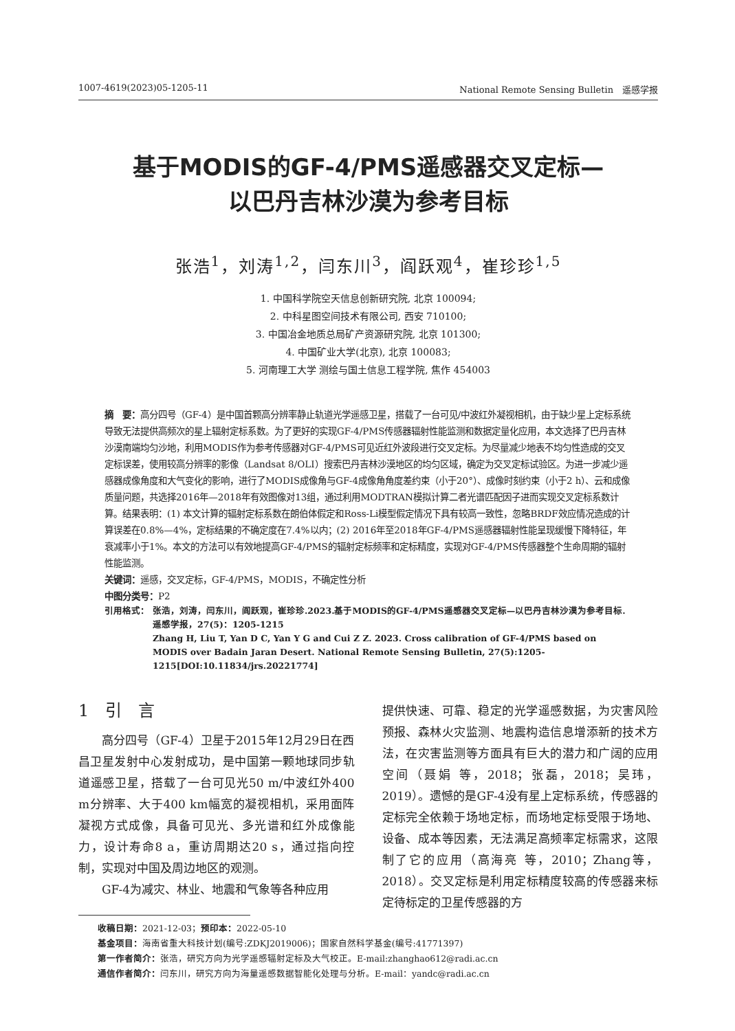1007-4619(2023)05-1205-11 National Remote Sensing Bulletin　遥感学报
基于MODIS的GF-4/PMS遥感器交叉定标—
以巴丹吉林沙漠为参考目标
张浩<sup>1</sup>，刘涛<sup>1,2</sup>，闫东川<sup>3</sup>，阎跃观<sup>4</sup>，崔珍珍<sup>1,5</sup>
1. 中国科学院空天信息创新研究院, 北京 100094;
2. 中科星图空间技术有限公司, 西安 710100;
3. 中国冶金地质总局矿产资源研究院, 北京 101300;
4. 中国矿业大学(北京), 北京 100083;
5. 河南理工大学 测绘与国土信息工程学院, 焦作 454003
摘　要：高分四号（GF-4）是中国首颗高分辨率静止轨道光学遥感卫星，搭载了一台可见/中波红外凝视相机，由于缺少星上定标系统导致无法提供高频次的星上辐射定标系数。为了更好的实现GF-4/PMS传感器辐射性能监测和数据定量化应用，本文选择了巴丹吉林沙漠南端均匀沙地，利用MODIS作为参考传感器对GF-4/PMS可见近红外波段进行交叉定标。为尽量减少地表不均匀性造成的交叉定标误差，使用较高分辨率的影像（Landsat 8/OLI）搜索巴丹吉林沙漠地区的均匀区域，确定为交叉定标试验区。为进一步减少遥感器成像角度和大气变化的影响，进行了MODIS成像角与GF-4成像角角度差约束（小于20°）、成像时刻约束（小于2 h）、云和成像质量问题，共选择2016年—2018年有效图像对13组，通过利用MODTRAN模拟计算二者光谱匹配因子进而实现交叉定标系数计算。结果表明：(1) 本文计算的辐射定标系数在朗伯体假定和Ross-Li模型假定情况下具有较高一致性，忽略BRDF效应情况造成的计算误差在0.8%—4%，定标结果的不确定度在7.4%以内；(2) 2016年至2018年GF-4/PMS遥感器辐射性能呈现缓慢下降特征，年衰减率小于1%。本文的方法可以有效地提高GF-4/PMS的辐射定标频率和定标精度，实现对GF-4/PMS传感器整个生命周期的辐射性能监测。
关键词：遥感，交叉定标，GF-4/PMS，MODIS，不确定性分析
中图分类号：P2
引用格式： 张浩，刘涛，闫东川，阎跃观，崔珍珍.2023.基于MODIS的GF-4/PMS遥感器交叉定标—以巴丹吉林沙漠为参考目标.遥感学报，27(5)：1205-1215
Zhang H, Liu T, Yan D C, Yan Y G and Cui Z Z. 2023. Cross calibration of GF-4/PMS based on MODIS over Badain Jaran Desert. National Remote Sensing Bulletin, 27(5):1205-1215[DOI:10.11834/jrs.20221774]
1　引　言
高分四号（GF-4）卫星于2015年12月29日在西昌卫星发射中心发射成功，是中国第一颗地球同步轨道遥感卫星，搭载了一台可见光50 m/中波红外400 m分辨率、大于400 km幅宽的凝视相机，采用面阵凝视方式成像，具备可见光、多光谱和红外成像能力，设计寿命8 a，重访周期达20 s，通过指向控制，实现对中国及周边地区的观测。
GF-4为减灾、林业、地震和气象等各种应用
提供快速、可靠、稳定的光学遥感数据，为灾害风险预报、森林火灾监测、地震构造信息增添新的技术方法，在灾害监测等方面具有巨大的潜力和广阔的应用空间（聂娟 等，2018；张磊，2018；吴玮，2019）。遗憾的是GF-4没有星上定标系统，传感器的定标完全依赖于场地定标，而场地定标受限于场地、设备、成本等因素，无法满足高频率定标需求，这限制了它的应用（高海亮 等，2010；Zhang等，2018）。交叉定标是利用定标精度较高的传感器来标定待标定的卫星传感器的方
收稿日期：2021-12-03；预印本：2022-05-10
基金项目：海南省重大科技计划(编号:ZDKJ2019006)；国家自然科学基金(编号:41771397)
第一作者简介：张浩，研究方向为光学遥感辐射定标及大气校正。E-mail:zhanghao612@radi.ac.cn
通信作者简介：闫东川，研究方向为海量遥感数据智能化处理与分析。E-mail：yandc@radi.ac.cn